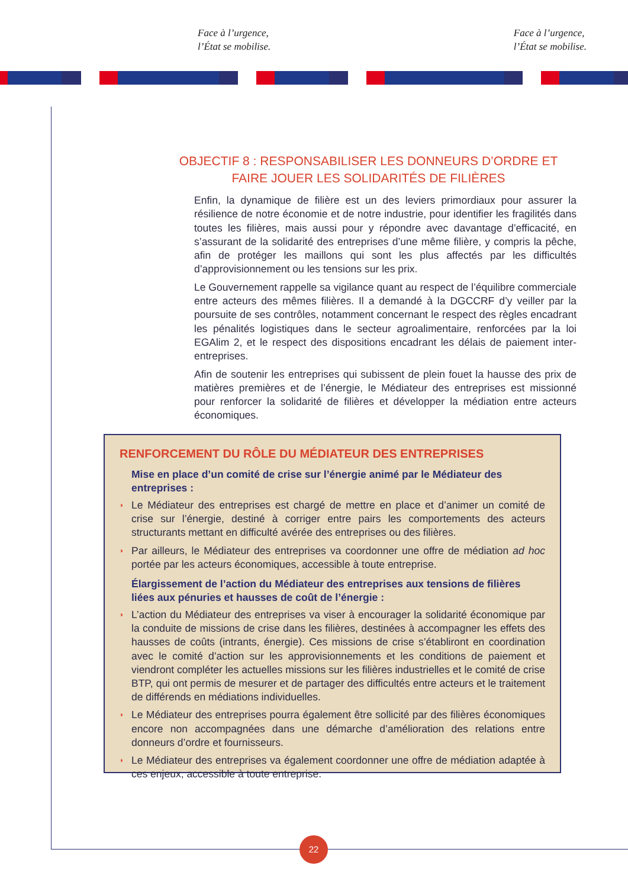Face à l’urgence,
l’État se mobilise.
Face à l’urgence,
l’État se mobilise.
OBJECTIF 8 : RESPONSABILISER LES DONNEURS D’ORDRE ET
FAIRE JOUER LES SOLIDARITÉS DE FILIÈRES
Enfin, la dynamique de filière est un des leviers primordiaux pour assurer la résilience de notre économie et de notre industrie, pour identifier les fragilités dans toutes les filières, mais aussi pour y répondre avec davantage d’efficacité, en s’assurant de la solidarité des entreprises d’une même filière, y compris la pêche, afin de protéger les maillons qui sont les plus affectés par les difficultés d’approvisionnement ou les tensions sur les prix.
Le Gouvernement rappelle sa vigilance quant au respect de l’équilibre commerciale entre acteurs des mêmes filières. Il a demandé à la DGCCRF d’y veiller par la poursuite de ses contrôles, notamment concernant le respect des règles encadrant les pénalités logistiques dans le secteur agroalimentaire, renforcées par la loi EGAlim 2, et le respect des dispositions encadrant les délais de paiement inter-entreprises.
Afin de soutenir les entreprises qui subissent de plein fouet la hausse des prix de matières premières et de l’énergie, le Médiateur des entreprises est missionné pour renforcer la solidarité de filières et développer la médiation entre acteurs économiques.
RENFORCEMENT DU RÔLE DU MÉDIATEUR DES ENTREPRISES
Mise en place d’un comité de crise sur l’énergie animé par le Médiateur des entreprises :
◗ Le Médiateur des entreprises est chargé de mettre en place et d’animer un comité de crise sur l’énergie, destiné à corriger entre pairs les comportements des acteurs structurants mettant en difficulté avérée des entreprises ou des filières.
◗ Par ailleurs, le Médiateur des entreprises va coordonner une offre de médiation ad hoc portée par les acteurs économiques, accessible à toute entreprise.
Élargissement de l’action du Médiateur des entreprises aux tensions de filières liées aux pénuries et hausses de coût de l’énergie :
◗ L’action du Médiateur des entreprises va viser à encourager la solidarité économique par la conduite de missions de crise dans les filières, destinées à accompagner les effets des hausses de coûts (intrants, énergie). Ces missions de crise s’établiront en coordination avec le comité d’action sur les approvisionnements et les conditions de paiement et viendront compléter les actuelles missions sur les filières industrielles et le comité de crise BTP, qui ont permis de mesurer et de partager des difficultés entre acteurs et le traitement de différends en médiations individuelles.
◗ Le Médiateur des entreprises pourra également être sollicité par des filières économiques encore non accompagnées dans une démarche d’amélioration des relations entre donneurs d’ordre et fournisseurs.
◗ Le Médiateur des entreprises va également coordonner une offre de médiation adaptée à ces enjeux, accessible à toute entreprise.
22